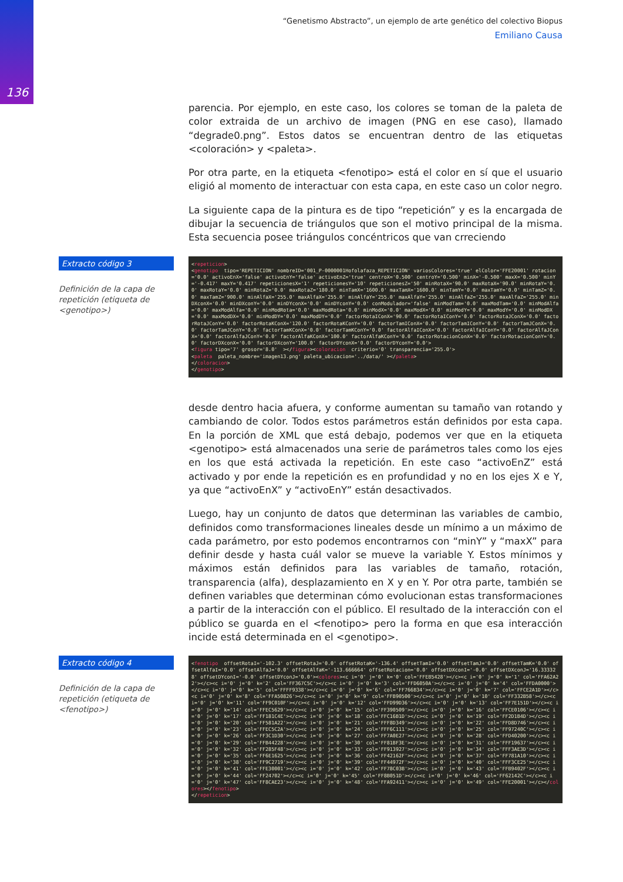136
“Genetismo Abstracto”, un ejemplo de arte genético del colectivo Biopus
Emiliano Causa
parencia. Por ejemplo, en este caso, los colores se toman de la paleta de color extraida de un archivo de imagen (PNG en ese caso), llamado “degrade0.png”. Estos datos se encuentran dentro de las etiquetas <coloración> y <paleta>.
Por otra parte, en la etiqueta <fenotipo> está el color en sí que el usuario eligió al momento de interactuar con esta capa, en este caso un color negro.
La siguiente capa de la pintura es de tipo “repetición” y es la encargada de dibujar la secuencia de triángulos que son el motivo principal de la misma. Esta secuencia posee triángulos concéntricos que van crreciendo
Extracto código 3
Definición de la capa de repetición (etiqueta de <genotipo>)
<repeticion>
<genotipo  tipo='REPETICION' nombreID='001_P-0000001Hofolafaza_REPETICION' variosColores='true' elColor='FFE20001' rotacion='0.0' activoEnX='false' activoEnY='false' activoEnZ='true' centroX='0.500' centroY='0.500' minX='-0.500' maxX='0.500' minY='-0.417' maxY='0.417' repeticionesX='1' repeticionesY='10' repeticionesZ='50' minRotaX='90.0' maxRotaX='90.0' minRotaY='0.0' maxRotaY='0.0' minRotaZ='0.0' maxRotaZ='180.0' minTamX='1600.0' maxTamX='1600.0' minTamY='0.0' maxTamY='0.0' minTamZ='0.0' maxTamZ='900.0' minAlfaX='255.0' maxAlfaX='255.0' minAlfaY='255.0' maxAlfaY='255.0' minAlfaZ='255.0' maxAlfaZ='255.0' minDXconX='0.0' minDXconY='0.0' minDYconX='0.0' minDYconY='0.0' conModulador='false' minModTam='0.0' maxModTam='0.0' minModAlfa='0.0' maxModAlfa='0.0' minModRota='0.0' maxModRota='0.0' minModX='0.0' maxModX='0.0' minModY='0.0' maxModY='0.0' minModDX='0.0' maxModDX='0.0' minModDY='0.0' maxModDY='0.0' factorRotaIConX='90.0' factorRotaIConY='0.0' factorRotaJConX='0.0' factorRotaJConY='0.0' factorRotaKConX='120.0' factorRotaKConY='0.0' factorTamIConX='0.0' factorTamIConY='0.0' factorTamJConX='0.0' factorTamJConY='0.0' factorTamKConX='0.0' factorTamKConY='0.0' factorAlfaIConX='0.0' factorAlfaIConY='0.0' factorAlfaJConX='0.0' factorAlfaJConY='0.0' factorAlfaKConX='100.0' factorAlfaKConY='0.0' factorRotacionConX='0.0' factorRotacionConY='0.0' factorDXconX='0.0' factorDXconY='100.0' factorDYconX='0.0' factorDYconY='0.0'>
<figura tipo='7' grosor='8.0'  ></figura><coloracion  criterio='0' transparencia='255.0'>
<paleta  paleta_nombre='imagen13.png' paleta_ubicacion='../data/' ></paleta>
</coloracion>
</genotipo>
desde dentro hacia afuera, y conforme aumentan su tamaño van rotando y cambiando de color. Todos estos parámetros están definidos por esta capa. En la porción de XML que está debajo, podemos ver que en la etiqueta <genotipo> está almacenados una serie de parámetros tales como los ejes en los que está activada la repetición. En este caso “activoEnZ” está activado y por ende la repetición es en profundidad y no en los ejes X e Y, ya que “activoEnX” y “activoEnY” están desactivados.
Luego, hay un conjunto de datos que determinan las variables de cambio, definidos como transformaciones lineales desde un mínimo a un máximo de cada parámetro, por esto podemos encontrarnos con “minY” y “maxX” para definir desde y hasta cuál valor se mueve la variable Y. Estos mínimos y máximos están definidos para las variables de tamaño, rotación, transparencia (alfa), desplazamiento en X y en Y. Por otra parte, también se definen variables que determinan cómo evolucionan estas transformaciones a partir de la interacción con el público. El resultado de la interacción con el público se guarda en el <fenotipo> pero la forma en que esa interacción incide está determinada en el <genotipo>.
Extracto código 4
Definición de la capa de repetición (etiqueta de <fenotipo>)
<fenotipo  offsetRotaI='-102.3' offsetRotaJ='0.0' offsetRotaK='-136.4' offsetTamI='0.0' offsetTamJ='0.0' offsetTamK='0.0' offsetAlfaI='0.0' offsetAlfaJ='0.0' offsetAlfaK='-113.666664' offsetRotacion='0.0' offsetDXconI='-0.0' offsetDXconJ='16.333328' offsetDYconI='-0.0' offsetDYconJ='0.0'><colores><c i='0' j='0' k='0' col='FFEB5428'></c><c i='0' j='0' k='1' col='FFA62A22'></c><c i='0' j='0' k='2' col='FF367C5C'></c><c i='0' j='0' k='3' col='FFD6050A'></c><c i='0' j='0' k='4' col='FFDA0000'></c><c i='0' j='0' k='5' col='FFFF9338'></c><c i='0' j='0' k='6' col='FF766B34'></c><c i='0' j='0' k='7' col='FFCE2A1D'></c><c i='0' j='0' k='8' col='FFA50826'></c><c i='0' j='0' k='9' col='FFB90500'></c><c i='0' j='0' k='10' col='FF332B58'></c><c i='0' j='0' k='11' col='FF9C010F'></c><c i='0' j='0' k='12' col='FFD99D36'></c><c i='0' j='0' k='13' col='FF7E151D'></c><c i='0' j='0' k='14' col='FFEC5629'></c><c i='0' j='0' k='15' col='FF390509'></c><c i='0' j='0' k='16' col='FFCE0106'></c><c i='0' j='0' k='17' col='FF181C4E'></c><c i='0' j='0' k='18' col='FFC16B1D'></c><c i='0' j='0' k='19' col='FF2D1B4D'></c><c i='0' j='0' k='20' col='FF581A22'></c><c i='0' j='0' k='21' col='FFF8D349'></c><c i='0' j='0' k='22' col='FFD8D746'></c><c i='0' j='0' k='23' col='FFEC5C2A'></c><c i='0' j='0' k='24' col='FFF6C111'></c><c i='0' j='0' k='25' col='FF97240C'></c><c i='0' j='0' k='26' col='FF3C1D30'></c><c i='0' j='0' k='27' col='FF7A0E27'></c><c i='0' j='0' k='28' col='FFD40200'></c><c i='0' j='0' k='29' col='FFB44228'></c><c i='0' j='0' k='30' col='FF81BF3E'></c><c i='0' j='0' k='31' col='FFF19637'></c><c i='0' j='0' k='32' col='FF285F48'></c><c i='0' j='0' k='33' col='FF913927'></c><c i='0' j='0' k='34' col='FFF3AE3D'></c><c i='0' j='0' k='35' col='FF6E1625'></c><c i='0' j='0' k='36' col='FF42162F'></c><c i='0' j='0' k='37' col='FF781A10'></c><c i='0' j='0' k='38' col='FF9C2719'></c><c i='0' j='0' k='39' col='FF44972F'></c><c i='0' j='0' k='40' col='FFF3CE25'></c><c i='0' j='0' k='41' col='FFE30001'></c><c i='0' j='0' k='42' col='FF78C03B'></c><c i='0' j='0' k='43' col='FFB9402F'></c><c i='0' j='0' k='44' col='FF24702'></c><c i='0' j='0' k='45' col='FF8B051D'></c><c i='0' j='0' k='46' col='FF62142C'></c><c i='0' j='0' k='47' col='FF8CAE23'></c><c i='0' j='0' k='48' col='FFA92411'></c><c i='0' j='0' k='49' col='FFE20001'></c></colores></fenotipo>
</repeticion>